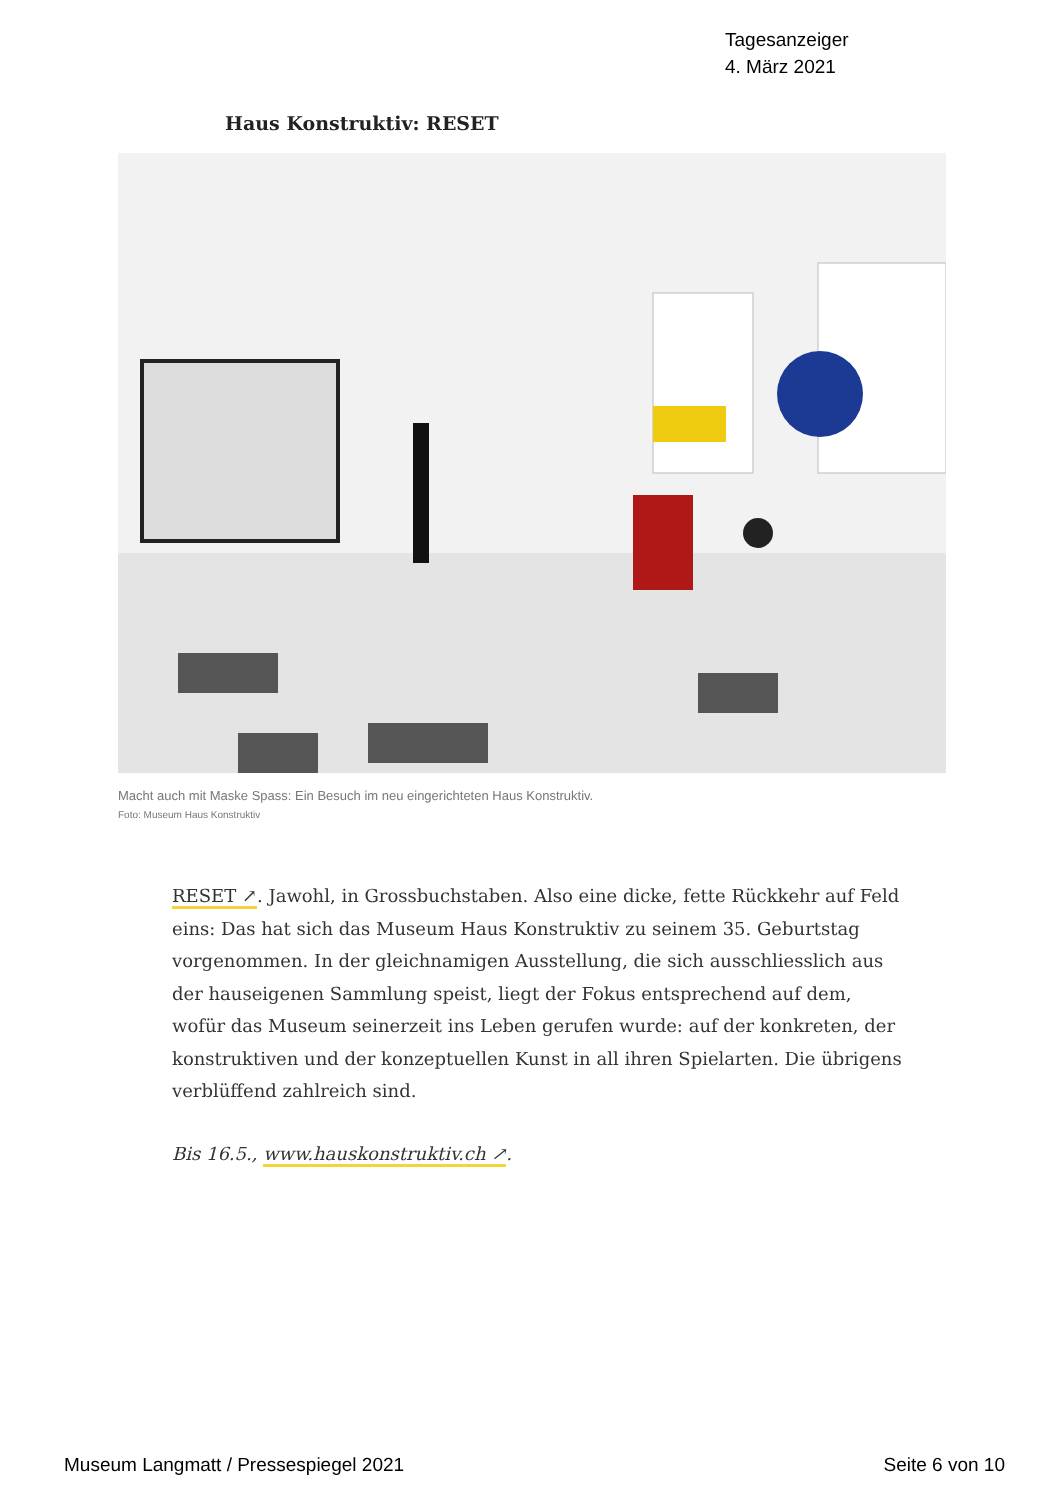Tagesanzeiger
4. März 2021
Haus Konstruktiv: RESET
Macht auch mit Maske Spass: Ein Besuch im neu eingerichteten Haus Konstruktiv.
Foto: Museum Haus Konstruktiv
RESET ↗. Jawohl, in Grossbuchstaben. Also eine dicke, fette Rückkehr auf Feld eins: Das hat sich das Museum Haus Konstruktiv zu seinem 35. Geburtstag vorgenommen. In der gleichnamigen Ausstellung, die sich ausschliesslich aus der hauseigenen Sammlung speist, liegt der Fokus entsprechend auf dem, wofür das Museum seinerzeit ins Leben gerufen wurde: auf der konkreten, der konstruktiven und der konzeptuellen Kunst in all ihren Spielarten. Die übrigens verblüffend zahlreich sind.
Bis 16.5., www.hauskonstruktiv.ch ↗.
Museum Langmatt / Pressespiegel 2021
Seite 6 von 10